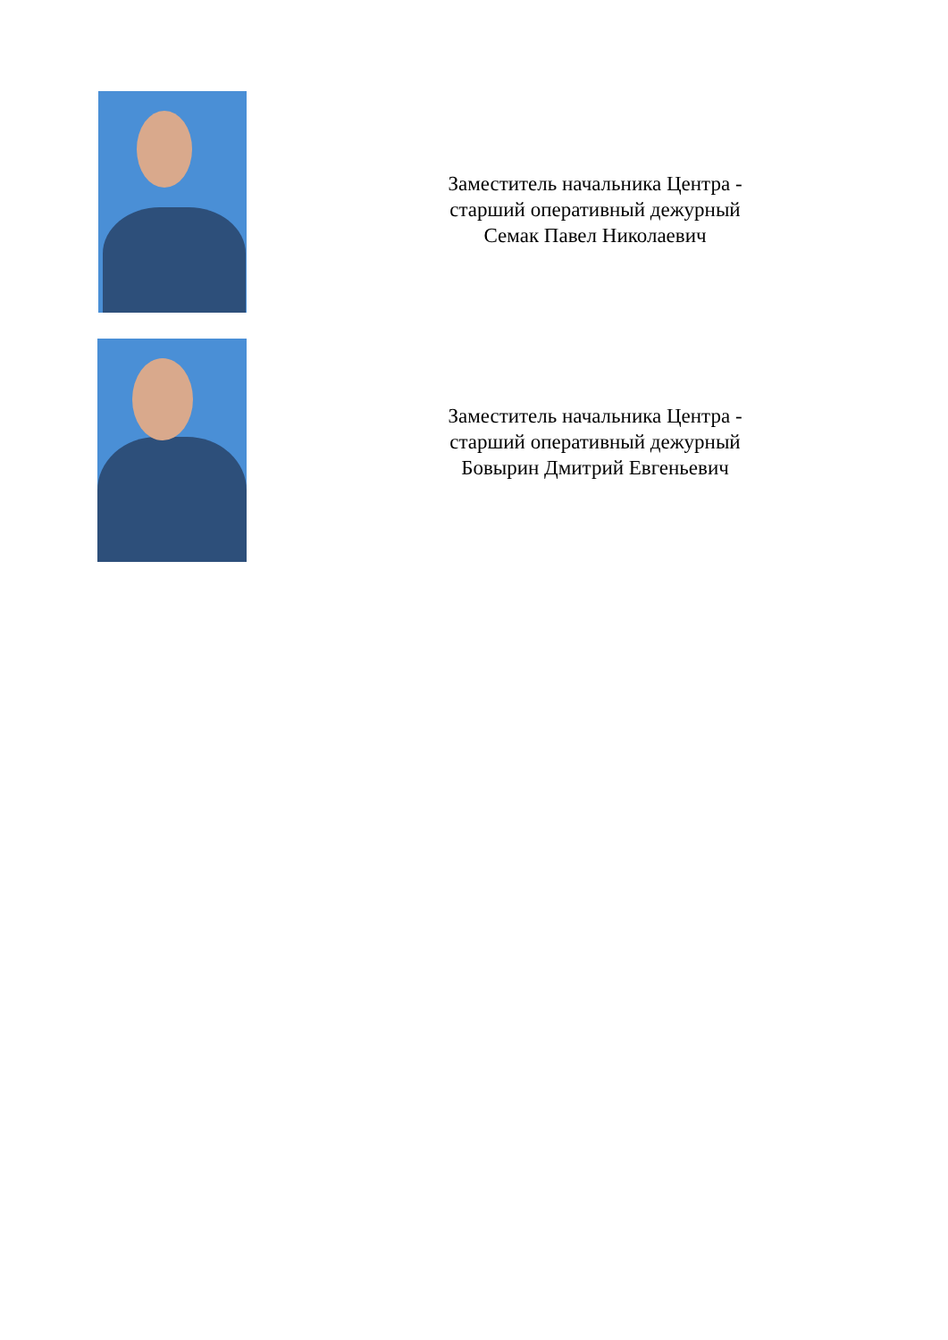Заместитель начальника Центра -
старший оперативный дежурный
Семак Павел Николаевич
Заместитель начальника Центра -
старший оперативный дежурный
Бовырин Дмитрий Евгеньевич